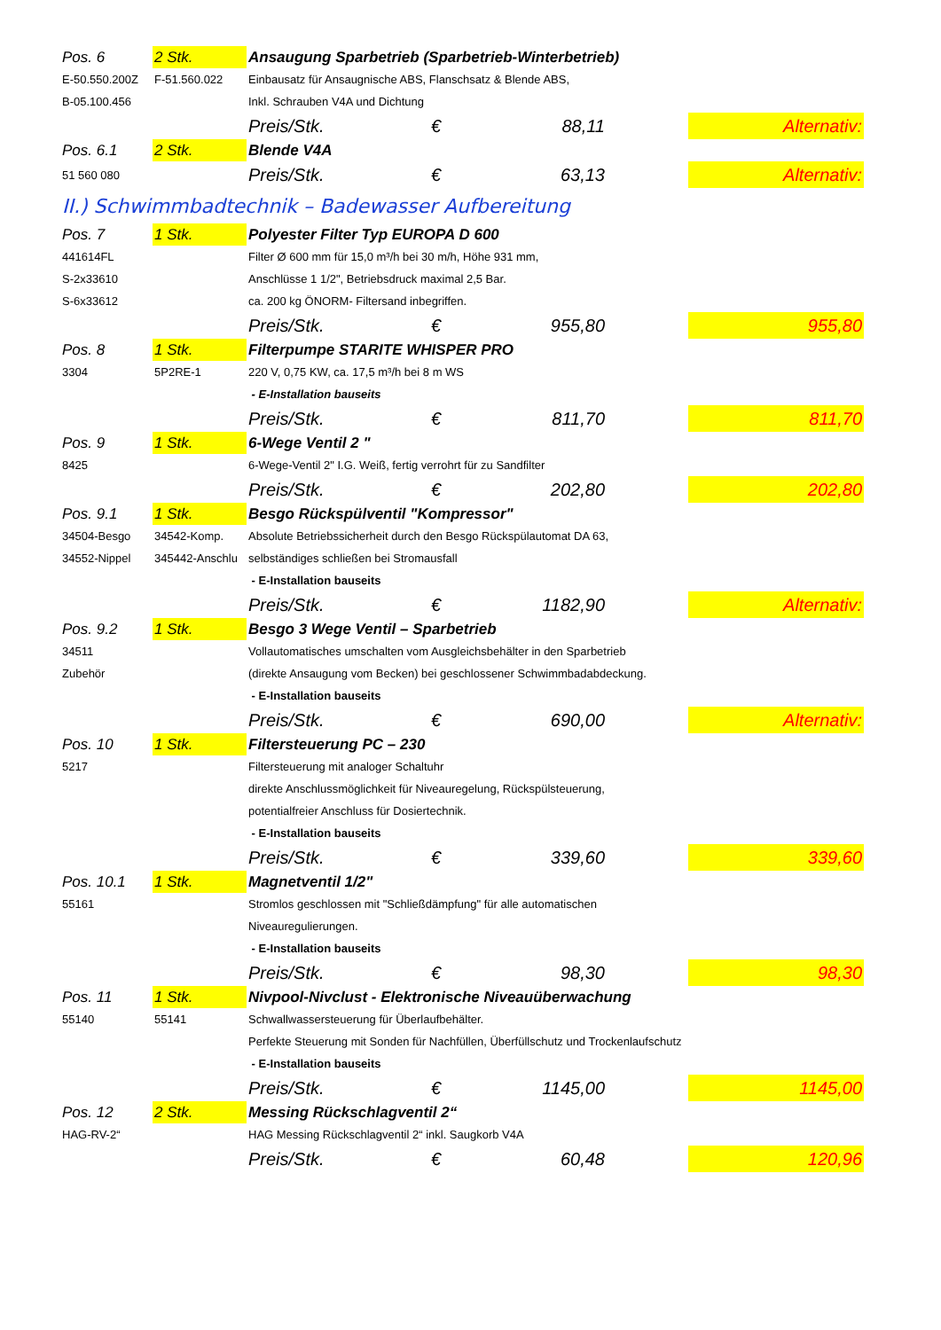| Pos. 6 | 2 Stk. | Ansaugung Sparbetrieb (Sparbetrieb-Winterbetrieb) | | | | |
| E-50.550.200Z | F-51.560.022 | Einbausatz für Ansaugnische ABS, Flanschsatz & Blende ABS, | | | | |
| B-05.100.456 | | Inkl. Schrauben V4A und Dichtung | | | | |
| | | Preis/Stk. | € | 88,11 | | Alternativ: |
| Pos. 6.1 | 2 Stk. | Blende V4A | | | | |
| 51 560 080 | | Preis/Stk. | € | 63,13 | | Alternativ: |
| II.) Schwimmbadtechnik – Badewasser Aufbereitung | | | | | | |
| Pos. 7 | 1 Stk. | Polyester Filter Typ EUROPA D 600 | | | | |
| 441614FL | | Filter Ø 600 mm für 15,0 m³/h bei 30 m/h, Höhe 931 mm, | | | | |
| S-2x33610 | | Anschlüsse 1 1/2", Betriebsdruck maximal 2,5 Bar. | | | | |
| S-6x33612 | | ca. 200 kg ÖNORM- Filtersand inbegriffen. | | | | |
| | | Preis/Stk. | € | 955,80 | | 955,80 |
| Pos. 8 | 1 Stk. | Filterpumpe STARITE WHISPER PRO | | | | |
| 3304 | 5P2RE-1 | 220 V, 0,75 KW, ca. 17,5 m³/h bei 8 m WS | | | | |
| | | - E-Installation bauseits | | | | |
| | | Preis/Stk. | € | 811,70 | | 811,70 |
| Pos. 9 | 1 Stk. | 6-Wege Ventil 2 " | | | | |
| 8425 | | 6-Wege-Ventil 2" I.G. Weiß, fertig verrohrt für zu Sandfilter | | | | |
| | | Preis/Stk. | € | 202,80 | | 202,80 |
| Pos. 9.1 | 1 Stk. | Besgo Rückspülventil "Kompressor" | | | | |
| 34504-Besgo | 34542-Komp. | Absolute Betriebssicherheit durch den Besgo Rückspülautomat DA 63, | | | | |
| 34552-Nippel | 345442-Anschlu | selbständiges schließen bei Stromausfall | | | | |
| | | - E-Installation bauseits | | | | |
| | | Preis/Stk. | € | 1182,90 | | Alternativ: |
| Pos. 9.2 | 1 Stk. | Besgo 3 Wege Ventil – Sparbetrieb | | | | |
| 34511 | | Vollautomatisches umschalten vom Ausgleichsbehälter in den Sparbetrieb | | | | |
| Zubehör | | (direkte Ansaugung vom Becken) bei geschlossener Schwimmbadabdeckung. | | | | |
| | | - E-Installation bauseits | | | | |
| | | Preis/Stk. | € | 690,00 | | Alternativ: |
| Pos. 10 | 1 Stk. | Filtersteuerung PC – 230 | | | | |
| 5217 | | Filtersteuerung mit analoger Schaltuhr | | | | |
| | | direkte Anschlussmöglichkeit für Niveauregelung, Rückspülsteuerung, | | | | |
| | | potentialfreier Anschluss für Dosiertechnik. | | | | |
| | | - E-Installation bauseits | | | | |
| | | Preis/Stk. | € | 339,60 | | 339,60 |
| Pos. 10.1 | 1 Stk. | Magnetventil 1/2" | | | | |
| 55161 | | Stromlos geschlossen mit "Schließdämpfung" für alle automatischen | | | | |
| | | Niveauregulierungen. | | | | |
| | | - E-Installation bauseits | | | | |
| | | Preis/Stk. | € | 98,30 | | 98,30 |
| Pos. 11 | 1 Stk. | Nivpool-Nivclust - Elektronische Niveauüberwachung | | | | |
| 55140 | 55141 | Schwallwassersteuerung für Überlaufbehälter. | | | | |
| | | Perfekte Steuerung mit Sonden für Nachfüllen, Überfüllschutz und Trockenlaufschutz | | | | |
| | | - E-Installation bauseits | | | | |
| | | Preis/Stk. | € | 1145,00 | | 1145,00 |
| Pos. 12 | 2 Stk. | Messing Rückschlagventil 2“ | | | | |
| HAG-RV-2“ | | HAG Messing Rückschlagventil 2“ inkl. Saugkorb V4A | | | | |
| | | Preis/Stk. | € | 60,48 | | 120,96 |